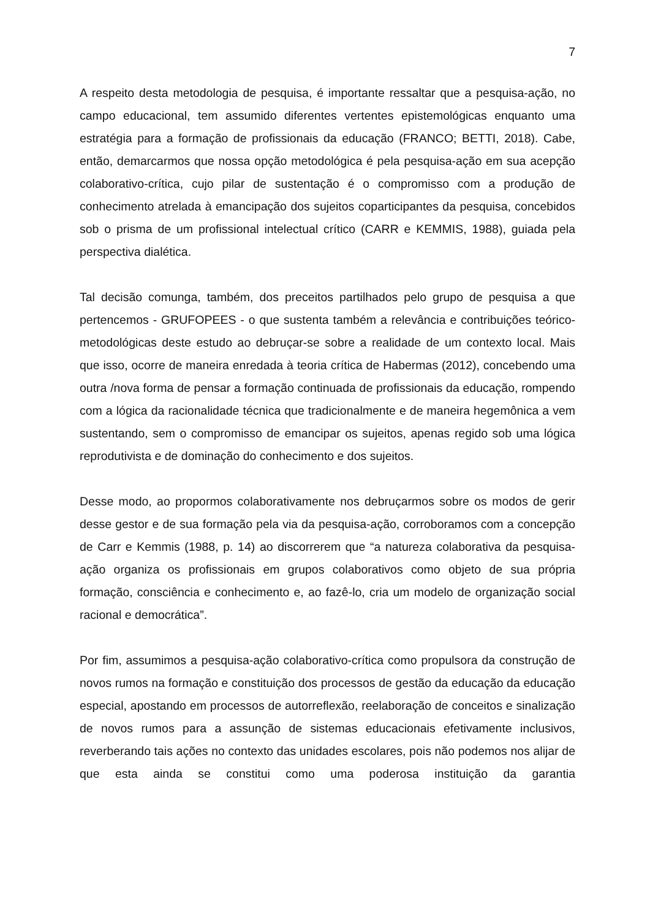7
A respeito desta metodologia de pesquisa, é importante ressaltar que a pesquisa-ação, no campo educacional, tem assumido diferentes vertentes epistemológicas enquanto uma estratégia para a formação de profissionais da educação (FRANCO; BETTI, 2018). Cabe, então, demarcarmos que nossa opção metodológica é pela pesquisa-ação em sua acepção colaborativo-crítica, cujo pilar de sustentação é o compromisso com a produção de conhecimento atrelada à emancipação dos sujeitos coparticipantes da pesquisa, concebidos sob o prisma de um profissional intelectual crítico (CARR e KEMMIS, 1988), guiada pela perspectiva dialética.
Tal decisão comunga, também, dos preceitos partilhados pelo grupo de pesquisa a que pertencemos - GRUFOPEES - o que sustenta também a relevância e contribuições teórico-metodológicas deste estudo ao debruçar-se sobre a realidade de um contexto local. Mais que isso, ocorre de maneira enredada à teoria crítica de Habermas (2012), concebendo uma outra /nova forma de pensar a formação continuada de profissionais da educação, rompendo com a lógica da racionalidade técnica que tradicionalmente e de maneira hegemônica a vem sustentando, sem o compromisso de emancipar os sujeitos, apenas regido sob uma lógica reprodutivista e de dominação do conhecimento e dos sujeitos.
Desse modo, ao propormos colaborativamente nos debruçarmos sobre os modos de gerir desse gestor e de sua formação pela via da pesquisa-ação, corroboramos com a concepção de Carr e Kemmis (1988, p. 14) ao discorrerem que “a natureza colaborativa da pesquisa-ação organiza os profissionais em grupos colaborativos como objeto de sua própria formação, consciência e conhecimento e, ao fazê-lo, cria um modelo de organização social racional e democrática”.
Por fim, assumimos a pesquisa-ação colaborativo-crítica como propulsora da construção de novos rumos na formação e constituição dos processos de gestão da educação da educação especial, apostando em processos de autorreflexão, reelaboração de conceitos e sinalização de novos rumos para a assunção de sistemas educacionais efetivamente inclusivos, reverberando tais ações no contexto das unidades escolares, pois não podemos nos alijar de que esta ainda se constitui como uma poderosa instituição da garantia